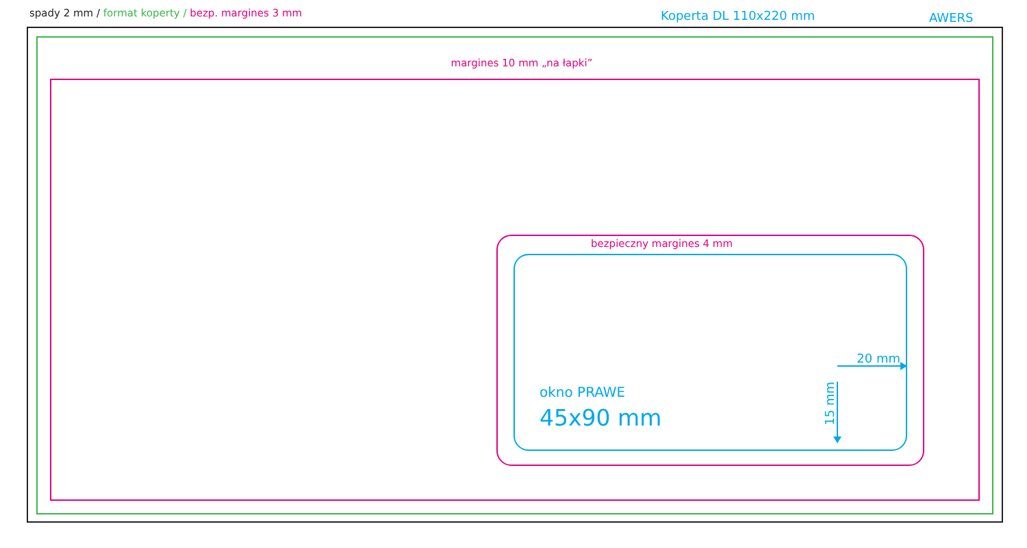spady 2 mm / format koperty / bezp. margines 3 mm Koperta DL 110x220 mm AWERS
margines 10 mm „na łapki”
bezpieczny margines 4 mm
okno PRAWE
45x90 mm
20 mm
15 mm